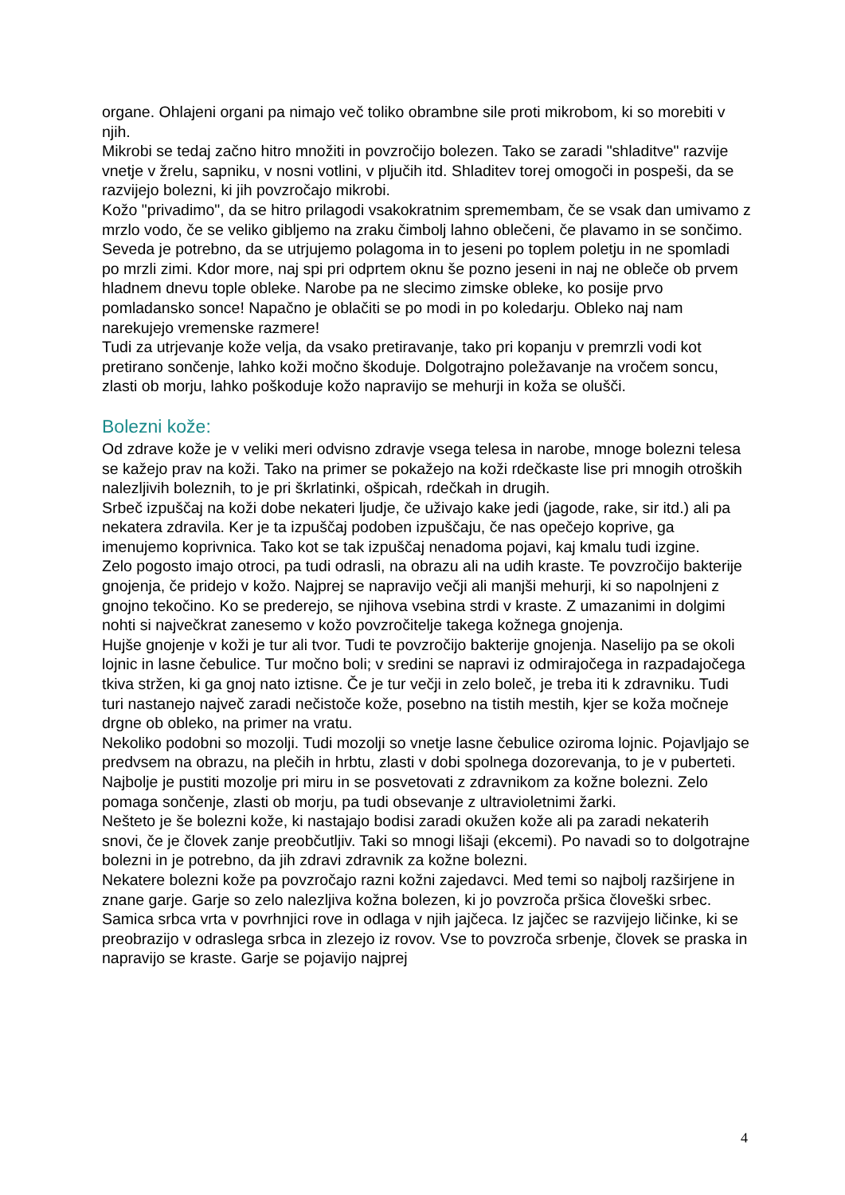organe. Ohlajeni organi pa nimajo več toliko obrambne sile proti mikrobom, ki so morebiti v njih.
Mikrobi se tedaj začno hitro množiti in povzročijo bolezen. Tako se zaradi "shladitve" razvije vnetje v žrelu, sapniku, v nosni votlini, v pljučih itd. Shladitev torej omogoči in pospeši, da se razvijejo bolezni, ki jih povzročajo mikrobi.
Kožo "privadimo", da se hitro prilagodi vsakokratnim spremembam, če se vsak dan umivamo z mrzlo vodo, če se veliko gibljemo na zraku čimbolj lahno oblečeni, če plavamo in se sončimo. Seveda je potrebno, da se utrjujemo polagoma in to jeseni po toplem poletju in ne spomladi po mrzli zimi. Kdor more, naj spi pri odprtem oknu še pozno jeseni in naj ne obleče ob prvem hladnem dnevu tople obleke. Narobe pa ne slecimo zimske obleke, ko posije prvo pomladansko sonce! Napačno je oblačiti se po modi in po koledarju. Obleko naj nam narekujejo vremenske razmere!
Tudi za utrjevanje kože velja, da vsako pretiravanje, tako pri kopanju v premrzli vodi kot pretirano sončenje, lahko koži močno škoduje. Dolgotrajno poležavanje na vročem soncu, zlasti ob morju, lahko poškoduje kožo napravijo se mehurji in koža se olušči.
Bolezni kože:
Od zdrave kože je v veliki meri odvisno zdravje vsega telesa in narobe, mnoge bolezni telesa se kažejo prav na koži. Tako na primer se pokažejo na koži rdečkaste lise pri mnogih otroških nalezljivih boleznih, to je pri škrlatinki, ošpicah, rdečkah in drugih.
Srbeč izpuščaj na koži dobe nekateri ljudje, če uživajo kake jedi (jagode, rake, sir itd.) ali pa nekatera zdravila. Ker je ta izpuščaj podoben izpuščaju, če nas opečejo koprive, ga imenujemo koprivnica. Tako kot se tak izpuščaj nenadoma pojavi, kaj kmalu tudi izgine.
Zelo pogosto imajo otroci, pa tudi odrasli, na obrazu ali na udih kraste. Te povzročijo bakterije gnojenja, če pridejo v kožo. Najprej se napravijo večji ali manjši mehurji, ki so napolnjeni z gnojno tekočino. Ko se prederejo, se njihova vsebina strdi v kraste. Z umazanimi in dolgimi nohti si največkrat zanesemo v kožo povzročitelje takega kožnega gnojenja.
Hujše gnojenje v koži je tur ali tvor. Tudi te povzročijo bakterije gnojenja. Naselijo pa se okoli lojnic in lasne čebulice. Tur močno boli; v sredini se napravi iz odmirajočega in razpadajočega tkiva stržen, ki ga gnoj nato iztisne. Če je tur večji in zelo boleč, je treba iti k zdravniku. Tudi turi nastanejo največ zaradi nečistoče kože, posebno na tistih mestih, kjer se koža močneje drgne ob obleko, na primer na vratu.
Nekoliko podobni so mozolji. Tudi mozolji so vnetje lasne čebulice oziroma lojnic. Pojavljajo se predvsem na obrazu, na plečih in hrbtu, zlasti v dobi spolnega dozorevanja, to je v puberteti. Najbolje je pustiti mozolje pri miru in se posvetovati z zdravnikom za kožne bolezni. Zelo pomaga sončenje, zlasti ob morju, pa tudi obsevanje z ultravioletnimi žarki.
Nešteto je še bolezni kože, ki nastajajo bodisi zaradi okužen kože ali pa zaradi nekaterih snovi, če je človek zanje preobčutljiv. Taki so mnogi lišaji (ekcemi). Po navadi so to dolgotrajne bolezni in je potrebno, da jih zdravi zdravnik za kožne bolezni.
Nekatere bolezni kože pa povzročajo razni kožni zajedavci. Med temi so najbolj razširjene in znane garje. Garje so zelo nalezljiva kožna bolezen, ki jo povzroča pršica človeški srbec. Samica srbca vrta v povrhnjici rove in odlaga v njih jajčeca. Iz jajčec se razvijejo ličinke, ki se preobrazijo v odraslega srbca in zlezejo iz rovov. Vse to povzroča srbenje, človek se praska in napravijo se kraste. Garje se pojavijo najprej
4